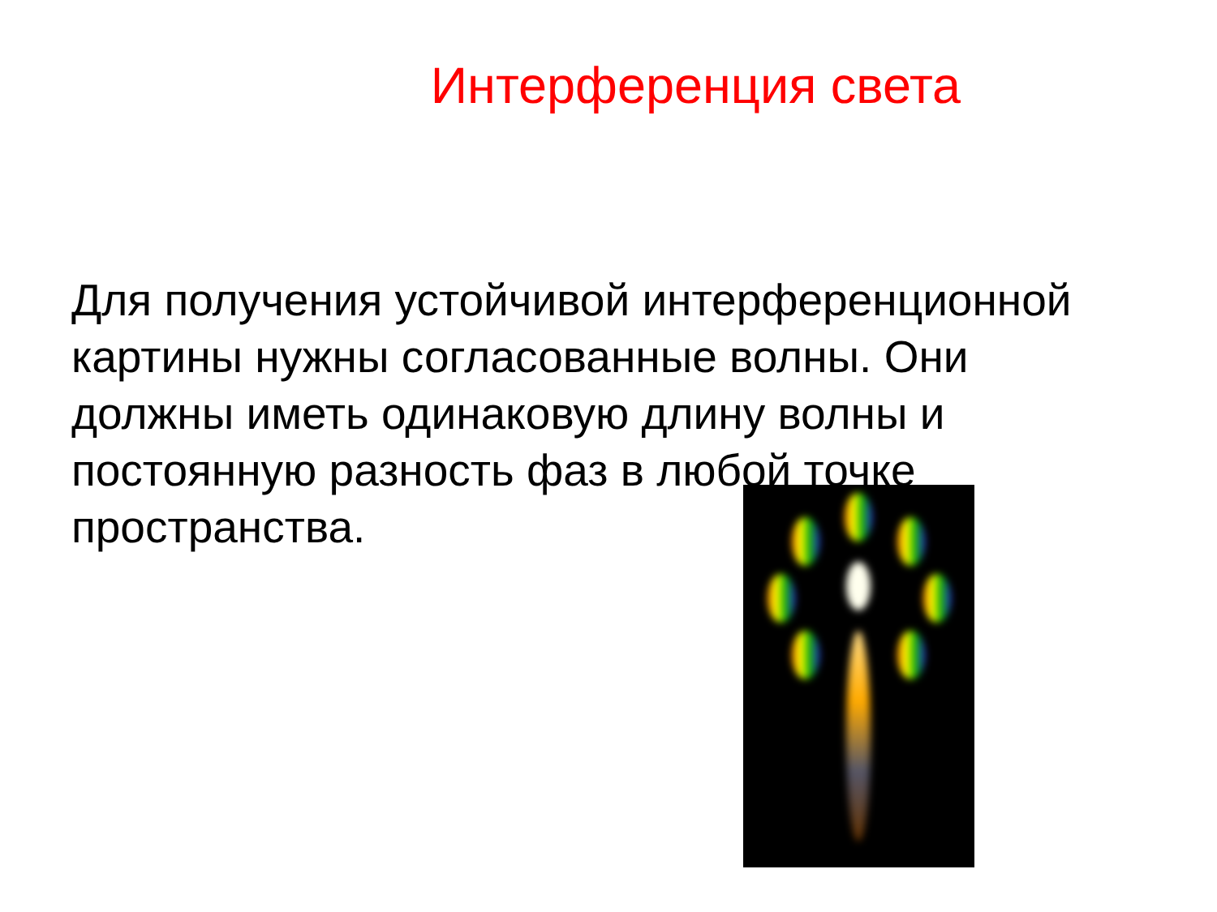Интерференция света
Для получения устойчивой интерференционной картины нужны согласованные волны. Они должны иметь одинаковую длину волны и постоянную разность фаз в любой точке пространства.